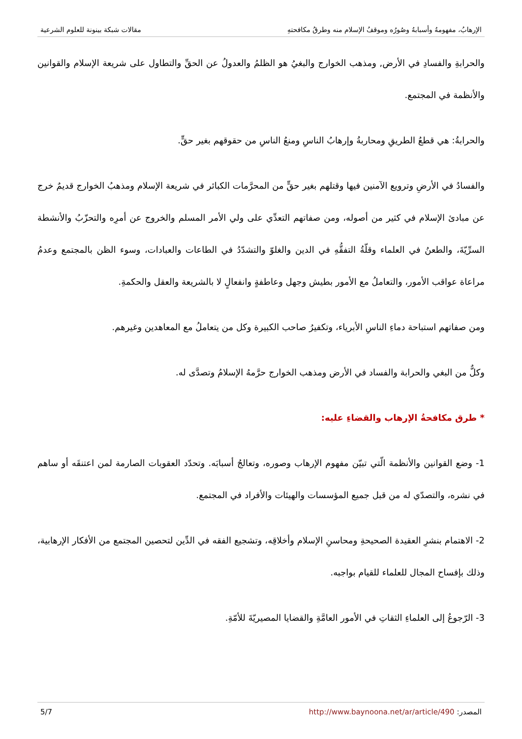الإرهابُ، مفهومهُ وأسبابهُ وصُورُه وموقفُ الإسلام منه وطرقُ مكافحتهِ مقالات شبكة بينونة للعلوم الشرعية
والحرابةِ والفسادِ في الأرض, ومذهب الخوارج والبغيُ هو الظلمُ والعدولُ عن الحقِّ والتطاول على شريعة الإسلام والقوانين والأنظمة في المجتمع.
والحرابةُ: هي قطعُ الطريقِ ومحاربةُ وإرهابُ الناسِ ومنعُ الناسِ من حقوقهم بغير حقٍّ.
والفسادُ في الأرضِ وترويع الآمنين فيها وقتلهم بغير حقٍّ من المحرَّمات الكبائر في شريعة الإسلام ومذهبُ الخوارج قديمٌ خرج عن مبادئ الإسلام في كثير من أصوله، ومن صفاتهم التعدِّي على ولي الأمر المسلم والخروج عن أمرِه والتحزّبُ والأنشطة السرِّيّةَ، والطعنُ في العلماء وقلّةُ التفقُّهِ في الدين والغلوّ والتشدّدُ في الطاعات والعبادات، وسوء الظن بالمجتمع وعدمُ مراعاة عواقب الأمور، والتعاملُ مع الأمور بطيش وجهل وعاطفةٍ وانفعالٍ لا بالشريعة والعقل والحكمةِ.
ومن صفاتهم استباحة دماءِ الناسِ الأبرياء، وتكفيرُ صاحب الكبيرة وكل من يتعاملُ مع المعاهدين وغيرهم.
وكلٌّ من البغي والحرابة والفساد في الأرض ومذهب الخوارج حرَّمهُ الإسلامُ وتصدَّى له.
* طرق مكافحةُ الإرهاب والقضاءِ عليه:
1- وضع القوانين والأنظمة الّتي تبيّن مفهوم الإرهاب وصوره، وتعالجُ أسبابَه. وتحدّد العقوبات الصارمة لمن اعتنقَه أو ساهم في نشره، والتصدّي له من قبل جميع المؤسسات والهيئات والأفراد في المجتمع.
2- الاهتمام بنشرِ العقيدة الصحيحةِ ومحاسنِ الإسلام وأخلاقِه، وتشجيع الفقه في الدِّين لتحصين المجتمع من الأفكار الإرهابية، وذلك بإفساح المجال للعلماء للقيام بواجبه.
3- الرّجوعُ إلى العلماءِ الثقاتِ في الأمور العامَّةِ والقضايا المصيريّةَ للأمّةِ.
المصدر: http://www.baynoona.net/ar/article/490 5/7